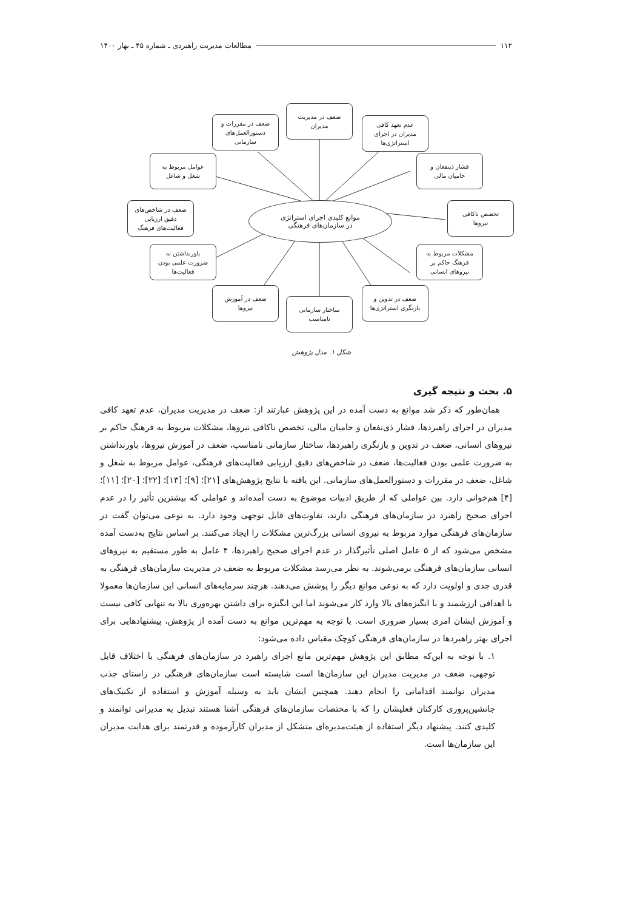۱۱۲ مطالعات مدیریت راهبردی ـ شماره ۴۵ ـ بهار ۱۴۰۰
ضعف در مدیریت
مدیران
عدم تعهد کافی
مدیران در اجرای
استراتژی‌ها
ضعف در مقررات و
دستورالعمل‌های
سازمانی
فشار ذینفعان و
حامیان مالی
عوامل مربوط به
شغل و شاغل
تخصص ناکافی
نیروها
ضعف در شاخص‌های
دقیق ارزیابی
فعالیت‌های فرهنگ
موانع کلیدی اجرای استراتژی
در سازمان‌های فرهنگی
مشکلات مربوط به
فرهنگ حاکم بر
نیروهای انسانی
باورنداشتن به
ضرورت علمی بودن
فعالیت‌ها
ضعف در تدوین و
بازنگری استراتژی‌ها
ضعف در آموزش
نیروها
ساختار سازمانی
نامناسب
شکل ۱. مدل پژوهش
۵. بحث و نتیجه گیری
همان‌طور که ذکر شد موانع به دست آمده در این پژوهش عبارتند از: ضعف در مدیریت مدیران، عدم تعهد کافی مدیران در اجرای راهبردها، فشار ذی‌نفعان و حامیان مالی، تخصص ناکافی نیروها، مشکلات مربوط به فرهنگ حاکم بر نیروهای انسانی، ضعف در تدوین و بازنگری راهبردها، ساختار سازمانی نامناسب، ضعف در آموزش نیروها، باورنداشتن به ضرورت علمی بودن فعالیت‌ها، ضعف در شاخص‌های دقیق ارزیابی فعالیت‌های فرهنگی، عوامل مربوط به شغل و شاغل، ضعف در مقررات و دستورالعمل‌های سازمانی. این یافته با نتایج پژوهش‌های [۲۱]؛ [۹]؛ [۱۳]؛ [۲۲]؛ [۲۰]؛ [۱۱]؛ [۴] هم‌خوانی دارد. بین عواملی که از طریق ادبیات موضوع به دست آمده‌اند و عواملی که بیشترین تأثیر را در عدم اجرای صحیح راهبرد در سازمان‌های فرهنگی دارند، تفاوت‌های قابل توجهی وجود دارد. به نوعی می‌توان گفت در سازمان‌های فرهنگی موارد مربوط به نیروی انسانی بزرگ‌ترین مشکلات را ایجاد می‌کنند. بر اساس نتایج به‌دست آمده مشخص می‌شود که از ۵ عامل اصلی تأثیرگذار در عدم اجرای صحیح راهبردها، ۴ عامل به طور مستقیم به نیروهای انسانی سازمان‌های فرهنگی برمی‌شوند. به نظر می‌رسد مشکلات مربوط به ضعف در مدیریت سازمان‌های فرهنگی به قدری جدی و اولویت دارد که به نوعی موانع دیگر را پوشش می‌دهند. هرچند سرمایه‌های انسانی این سازمان‌ها معمولا با اهدافی ارزشمند و با انگیزه‌های بالا وارد کار می‌شوند اما این انگیزه برای داشتن بهره‌وری بالا به تنهایی کافی نیست و آموزش ایشان امری بسیار ضروری است. با توجه به مهم‌ترین موانع به دست آمده از پژوهش، پیشنهادهایی برای اجرای بهتر راهبردها در سازمان‌های فرهنگی کوچک مقیاس داده می‌شود:
۱. با توجه به این‌که مطابق این پژوهش مهم‌ترین مانع اجرای راهبرد در سازمان‌های فرهنگی با اختلاف قابل توجهی، ضعف در مدیریت مدیران این سازمان‌ها است شایسته است سازمان‌های فرهنگی در راستای جذب مدیران توانمند اقداماتی را انجام دهند. همچنین ایشان باید به وسیله آموزش و استفاده از تکنیک‌های جانشین‌پروری کارکنان فعلیشان را که با مختصات سازمان‌های فرهنگی آشنا هستند تبدیل به مدیرانی توانمند و کلیدی کنند. پیشنهاد دیگر استفاده از هیئت‌مدیره‌ای متشکل از مدیران کارآزموده و قدرتمند برای هدایت مدیران این سازمان‌ها است.